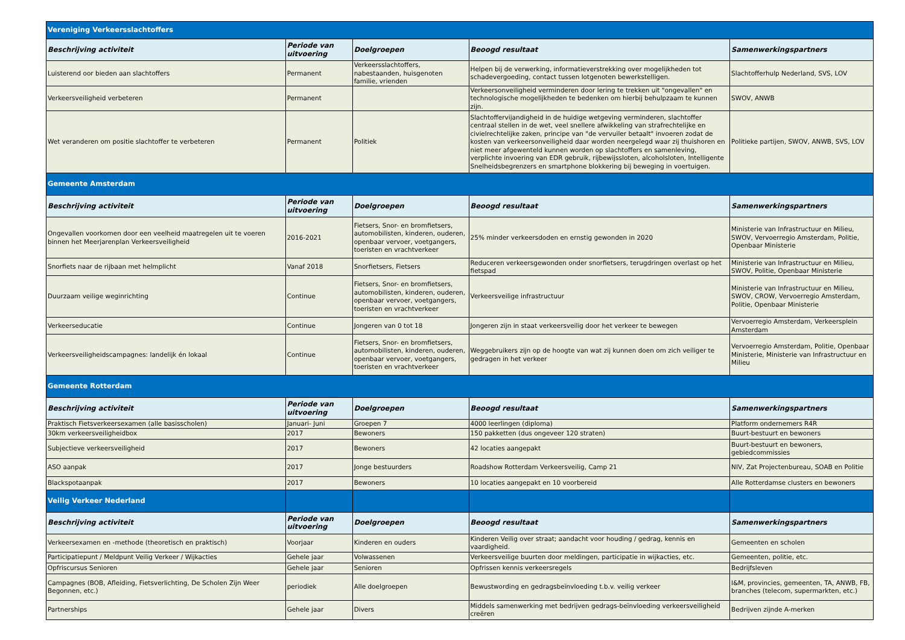| Vereniging Verkeersslachtoffers | | | | |
| Beschrijving activiteit | Periode van uitvoering | Doelgroepen | Beoogd resultaat | Samenwerkingspartners |
| Luisterend oor bieden aan slachtoffers | Permanent | Verkeersslachtoffers, nabestaanden, huisgenoten familie, vrienden | Helpen bij de verwerking, informatieverstrekking over mogelijkheden tot schadevergoeding, contact tussen lotgenoten bewerkstelligen. | Slachtofferhulp Nederland, SVS, LOV |
| Verkeersveiligheid verbeteren | Permanent | | Verkeersonveiligheid verminderen door lering te trekken uit "ongevallen" en technologische mogelijkheden te bedenken om hierbij behulpzaam te kunnen zijn. | SWOV, ANWB |
| Wet veranderen om positie slachtoffer te verbeteren | Permanent | Politiek | Slachtoffervijandigheid in de huidige wetgeving verminderen, slachtoffer centraal stellen in de wet, veel snellere afwikkeling van strafrechtelijke en civielrechtelijke zaken, principe van "de vervuiler betaalt" invoeren zodat de kosten van verkeersonveiligheid daar worden neergelegd waar zij thuishoren en niet meer afgewenteld kunnen worden op slachtoffers en samenleving, verplichte invoering van EDR gebruik, rijbewijssloten, alcoholsloten, Intelligente Snelheidsbegrenzers en smartphone blokkering bij beweging in voertuigen. | Politieke partijen, SWOV, ANWB, SVS, LOV |
| Gemeente Amsterdam | | | | |
| Beschrijving activiteit | Periode van uitvoering | Doelgroepen | Beoogd resultaat | Samenwerkingspartners |
| Ongevallen voorkomen door een veelheid maatregelen uit te voeren binnen het Meerjarenplan Verkeersveiligheid | 2016-2021 | Fietsers, Snor- en bromfietsers, automobilisten, kinderen, ouderen, openbaar vervoer, voetgangers, toeristen en vrachtverkeer | 25% minder verkeersdoden en ernstig gewonden in 2020 | Ministerie van Infrastructuur en Milieu, SWOV, Vervoerregio Amsterdam, Politie, Openbaar Ministerie |
| Snorfiets naar de rijbaan met helmplicht | Vanaf 2018 | Snorfietsers, Fietsers | Reduceren verkeersgewonden onder snorfietsers, terugdringen overlast op het fietspad | Ministerie van Infrastructuur en Milieu, SWOV, Politie, Openbaar Ministerie |
| Duurzaam veilige weginrichting | Continue | Fietsers, Snor- en bromfietsers, automobilisten, kinderen, ouderen, openbaar vervoer, voetgangers, toeristen en vrachtverkeer | Verkeersveilige infrastructuur | Ministerie van Infrastructuur en Milieu, SWOV, CROW, Vervoerregio Amsterdam, Politie, Openbaar Ministerie |
| Verkeerseducatie | Continue | Jongeren van 0 tot 18 | Jongeren zijn in staat verkeersveilig door het verkeer te bewegen | Vervoerregio Amsterdam, Verkeersplein Amsterdam |
| Verkeersveiligheidscampagnes: landelijk én lokaal | Continue | Fietsers, Snor- en bromfietsers, automobilisten, kinderen, ouderen, openbaar vervoer, voetgangers, toeristen en vrachtverkeer | Weggebruikers zijn op de hoogte van wat zij kunnen doen om zich veiliger te gedragen in het verkeer | Vervoerregio Amsterdam, Politie, Openbaar Ministerie, Ministerie van Infrastructuur en Milieu |
| Gemeente Rotterdam | | | | |
| Beschrijving activiteit | Periode van uitvoering | Doelgroepen | Beoogd resultaat | Samenwerkingspartners |
| Praktisch Fietsverkeersexamen (alle basisscholen) | Januari- Juni | Groepen 7 | 4000 leerlingen (diploma) | Platform ondernemers R4R |
| 30km verkeersveiligheidbox | 2017 | Bewoners | 150 pakketten (dus ongeveer 120 straten) | Buurt-bestuurt en bewoners |
| Subjectieve verkeersveiligheid | 2017 | Bewoners | 42 locaties aangepakt | Buurt-bestuurt en bewoners, gebiedcommissies |
| ASO aanpak | 2017 | Jonge bestuurders | Roadshow Rotterdam Verkeersveilig, Camp 21 | NIV, Zat Projectenbureau, SOAB en Politie |
| Blackspotaanpak | 2017 | Bewoners | 10 locaties aangepakt en 10 voorbereid | Alle Rotterdamse clusters en bewoners |
| Veilig Verkeer Nederland | | | | |
| Beschrijving activiteit | Periode van uitvoering | Doelgroepen | Beoogd resultaat | Samenwerkingspartners |
| Verkeersexamen en -methode (theoretisch en praktisch) | Voorjaar | Kinderen en ouders | Kinderen Veilig over straat; aandacht voor houding / gedrag, kennis en vaardigheid. | Gemeenten en scholen |
| Participatiepunt / Meldpunt Veilig Verkeer / Wijkacties | Gehele jaar | Volwassenen | Verkeersveilige buurten door meldingen, participatie in wijkacties, etc. | Gemeenten, politie, etc. |
| Opfriscursus Senioren | Gehele jaar | Senioren | Opfrissen kennis verkeersregels | Bedrijfsleven |
| Campagnes (BOB, Afleiding, Fietsverlichting, De Scholen Zijn Weer Begonnen, etc.) | periodiek | Alle doelgroepen | Bewustwording en gedragsbeïnvloeding t.b.v. veilig verkeer | I&M, provincies, gemeenten, TA, ANWB, FB, branches (telecom, supermarkten, etc.) |
| Partnerships | Gehele jaar | Divers | Middels samenwerking met bedrijven gedrags-beïnvloeding verkeersveiligheid creëren | Bedrijven zijnde A-merken |